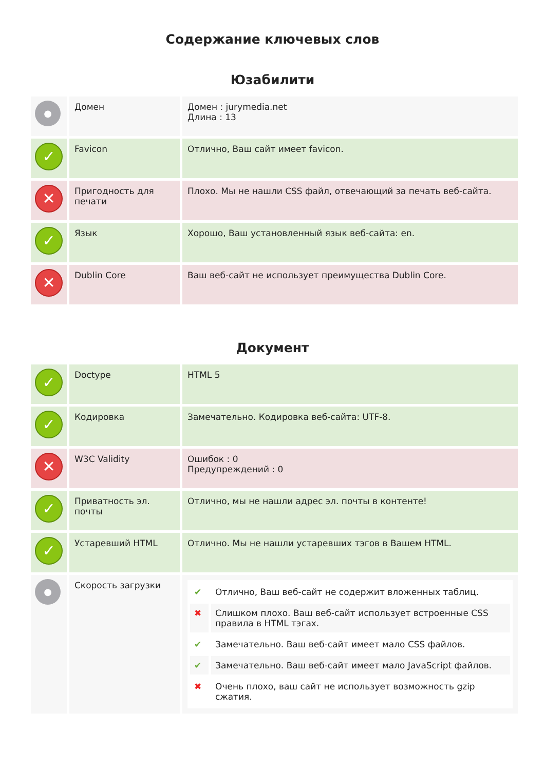Содержание ключевых слов
Юзабилити
| ● | Домен | Домен : jurymedia.net Длина : 13 |
| ✓ | Favicon | Отлично, Ваш сайт имеет favicon. |
| ✕ | Пригодность для печати | Плохо. Мы не нашли CSS файл, отвечающий за печать веб-сайта. |
| ✓ | Язык | Хорошо, Ваш установленный язык веб-сайта: en. |
| ✕ | Dublin Core | Ваш веб-сайт не использует преимущества Dublin Core. |
Документ
| ✓ | Doctype | HTML 5 |
| ✓ | Кодировка | Замечательно. Кодировка веб-сайта: UTF-8. |
| ✕ | W3C Validity | Ошибок : 0 Предупреждений : 0 |
| ✓ | Приватность эл. почты | Отлично, мы не нашли адрес эл. почты в контенте! |
| ✓ | Устаревший HTML | Отлично. Мы не нашли устаревших тэгов в Вашем HTML. |
| ● | Скорость загрузки | / ✔ / Отлично, Ваш веб-сайт не содержит вложенных таблиц. / / ✖ / Слишком плохо. Ваш веб-сайт использует встроенные CSS правила в HTML тэгах. / / ✔ / Замечательно. Ваш веб-сайт имеет мало CSS файлов. / / ✔ / Замечательно. Ваш веб-сайт имеет мало JavaScript файлов. / / ✖ / Очень плохо, ваш сайт не использует возможность gzip сжатия. / |